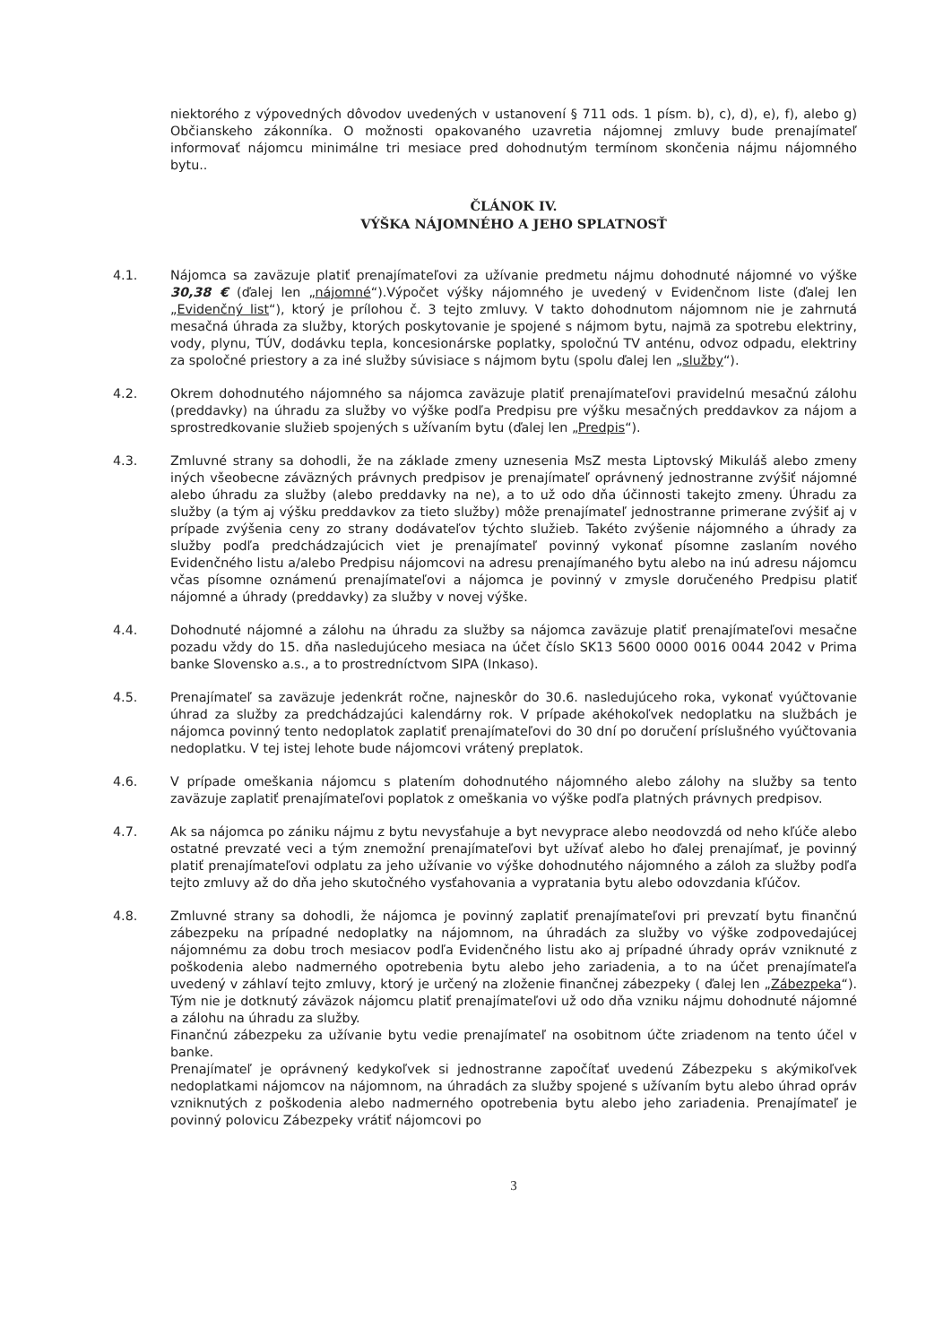niektorého z výpovedných dôvodov uvedených v ustanovení § 711 ods. 1 písm. b), c), d), e), f), alebo g) Občianskeho zákonníka. O možnosti opakovaného uzavretia nájomnej zmluvy bude prenajímateľ informovať nájomcu minimálne tri mesiace pred dohodnutým termínom skončenia nájmu nájomného bytu..
ČLÁNOK IV.
VÝŠKA NÁJOMNÉHO A JEHO SPLATNOSŤ
4.1. Nájomca sa zaväzuje platiť prenajímateľovi za užívanie predmetu nájmu dohodnuté nájomné vo výške 30,38 € (ďalej len „nájomné“).Výpočet výšky nájomného je uvedený v Evidenčnom liste (ďalej len „Evidenčný list“), ktorý je prílohou č. 3 tejto zmluvy. V takto dohodnutom nájomnom nie je zahrnutá mesačná úhrada za služby, ktorých poskytovanie je spojené s nájmom bytu, najmä za spotrebu elektriny, vody, plynu, TÚV, dodávku tepla, koncesionárske poplatky, spoločnú TV anténu, odvoz odpadu, elektriny za spoločné priestory a za iné služby súvisiace s nájmom bytu (spolu ďalej len „služby“).
4.2. Okrem dohodnutého nájomného sa nájomca zaväzuje platiť prenajímateľovi pravidelnú mesačnú zálohu (preddavky) na úhradu za služby vo výške podľa Predpisu pre výšku mesačných preddavkov za nájom a sprostredkovanie služieb spojených s užívaním bytu (ďalej len „Predpis“).
4.3. Zmluvné strany sa dohodli, že na základe zmeny uznesenia MsZ mesta Liptovský Mikuláš alebo zmeny iných všeobecne záväzných právnych predpisov je prenajímateľ oprávnený jednostranne zvýšiť nájomné alebo úhradu za služby (alebo preddavky na ne), a to už odo dňa účinnosti takejto zmeny. Úhradu za služby (a tým aj výšku preddavkov za tieto služby) môže prenajímateľ jednostranne primerane zvýšiť aj v prípade zvýšenia ceny zo strany dodávateľov týchto služieb. Takéto zvýšenie nájomného a úhrady za služby podľa predchádzajúcich viet je prenajímateľ povinný vykonať písomne zaslaním nového Evidenčného listu a/alebo Predpisu nájomcovi na adresu prenajímaného bytu alebo na inú adresu nájomcu včas písomne oznámenú prenajímateľovi a nájomca je povinný v zmysle doručeného Predpisu platiť nájomné a úhrady (preddavky) za služby v novej výške.
4.4. Dohodnuté nájomné a zálohu na úhradu za služby sa nájomca zaväzuje platiť prenajímateľovi mesačne pozadu vždy do 15. dňa nasledujúceho mesiaca na účet číslo SK13 5600 0000 0016 0044 2042 v Prima banke Slovensko a.s., a to prostredníctvom SIPA (Inkaso).
4.5. Prenajímateľ sa zaväzuje jedenkrát ročne, najneskôr do 30.6. nasledujúceho roka, vykonať vyúčtovanie úhrad za služby za predchádzajúci kalendárny rok. V prípade akéhokoľvek nedoplatku na službách je nájomca povinný tento nedoplatok zaplatiť prenajímateľovi do 30 dní po doručení príslušného vyúčtovania nedoplatku. V tej istej lehote bude nájomcovi vrátený preplatok.
4.6. V prípade omeškania nájomcu s platením dohodnutého nájomného alebo zálohy na služby sa tento zaväzuje zaplatiť prenajímateľovi poplatok z omeškania vo výške podľa platných právnych predpisov.
4.7. Ak sa nájomca po zániku nájmu z bytu nevysťahuje a byt nevyprace alebo neodovzdá od neho kľúče alebo ostatné prevzaté veci a tým znemožní prenajímateľovi byt užívať alebo ho ďalej prenajímať, je povinný platiť prenajímateľovi odplatu za jeho užívanie vo výške dohodnutého nájomného a záloh za služby podľa tejto zmluvy až do dňa jeho skutočného vysťahovania a vypratania bytu alebo odovzdania kľúčov.
4.8. Zmluvné strany sa dohodli, že nájomca je povinný zaplatiť prenajímateľovi pri prevzatí bytu finančnú zábezpeku na prípadné nedoplatky na nájomnom, na úhradách za služby vo výške zodpovedajúcej nájomnému za dobu troch mesiacov podľa Evidenčného listu ako aj prípadné úhrady opráv vzniknuté z poškodenia alebo nadmerného opotrebenia bytu alebo jeho zariadenia, a to na účet prenajímateľa uvedený v záhlaví tejto zmluvy, ktorý je určený na zloženie finančnej zábezpeky ( ďalej len „Zábezpeka“). Tým nie je dotknutý záväzok nájomcu platiť prenajímateľovi už odo dňa vzniku nájmu dohodnuté nájomné a zálohu na úhradu za služby.
Finančnú zábezpeku za užívanie bytu vedie prenajímateľ na osobitnom účte zriadenom na tento účel v banke.
Prenajímateľ je oprávnený kedykoľvek si jednostranne započítať uvedenú Zábezpeku s akýmikoľvek nedoplatkami nájomcov na nájomnom, na úhradách za služby spojené s užívaním bytu alebo úhrad opráv vzniknutých z poškodenia alebo nadmerného opotrebenia bytu alebo jeho zariadenia. Prenajímateľ je povinný polovicu Zábezpeky vrátiť nájomcovi po
3